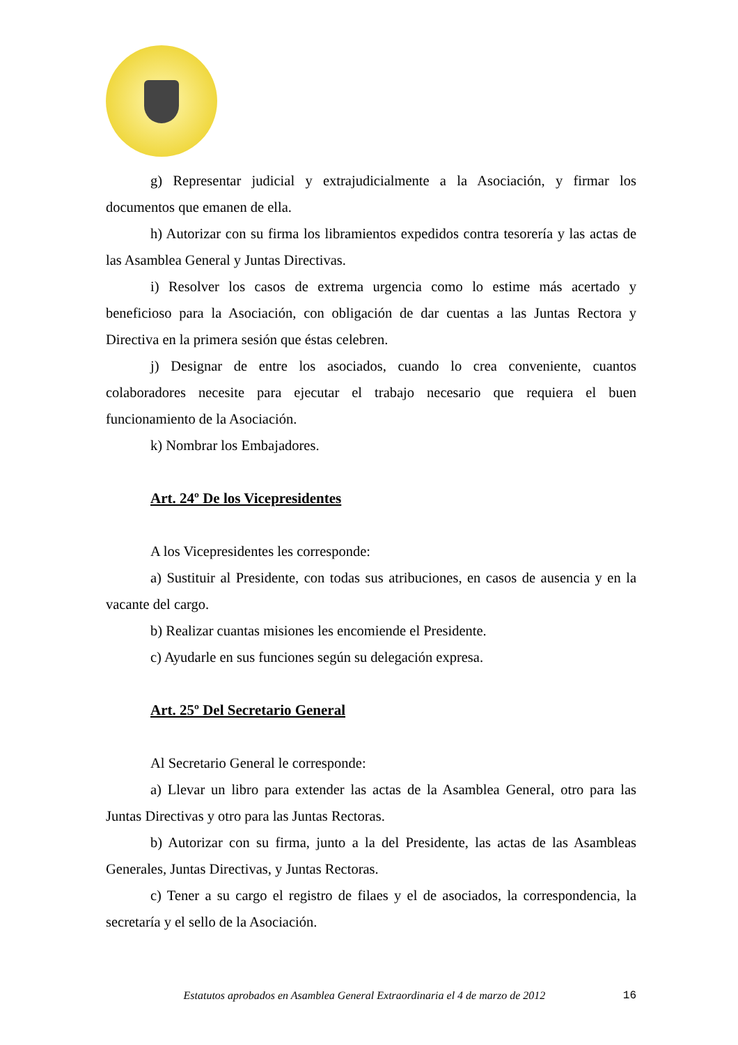g) Representar judicial y extrajudicialmente a la Asociación, y firmar los documentos que emanen de ella.
h) Autorizar con su firma los libramientos expedidos contra tesorería y las actas de las Asamblea General y Juntas Directivas.
i) Resolver los casos de extrema urgencia como lo estime más acertado y beneficioso para la Asociación, con obligación de dar cuentas a las Juntas Rectora y Directiva en la primera sesión que éstas celebren.
j) Designar de entre los asociados, cuando lo crea conveniente, cuantos colaboradores necesite para ejecutar el trabajo necesario que requiera el buen funcionamiento de la Asociación.
k) Nombrar los Embajadores.
Art. 24º De los Vicepresidentes
A los Vicepresidentes les corresponde:
a) Sustituir al Presidente, con todas sus atribuciones, en casos de ausencia y en la vacante del cargo.
b) Realizar cuantas misiones les encomiende el Presidente.
c) Ayudarle en sus funciones según su delegación expresa.
Art. 25º Del Secretario General
Al Secretario General le corresponde:
a) Llevar un libro para extender las actas de la Asamblea General, otro para las Juntas Directivas y otro para las Juntas Rectoras.
b) Autorizar con su firma, junto a la del Presidente, las actas de las Asambleas Generales, Juntas Directivas, y Juntas Rectoras.
c) Tener a su cargo el registro de filaes y el de asociados, la correspondencia, la secretaría y el sello de la Asociación.
Estatutos aprobados en Asamblea General Extraordinaria el 4 de marzo de 2012 16